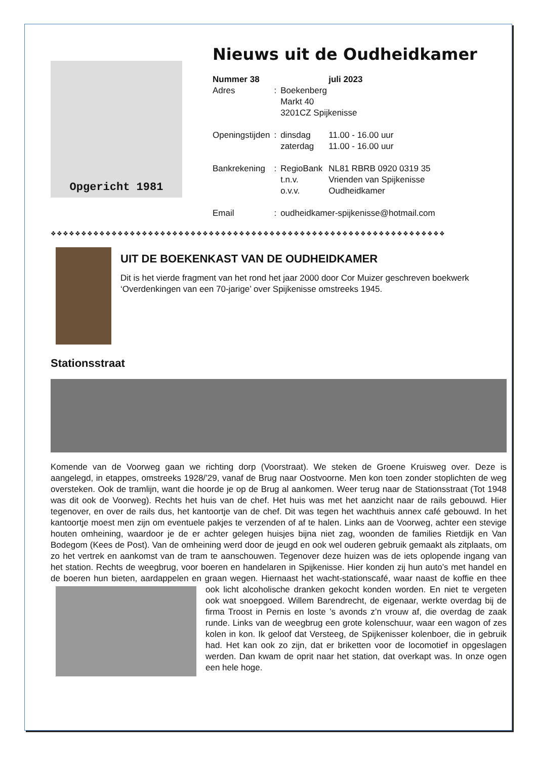Opgericht 1981
Nieuws uit de Oudheidkamer
| Nummer 38 | | | juli 2023 |
| Adres | : | Boekenberg Markt 40 3201CZ Spijkenisse | |
| Openingstijden | : | dinsdag zaterdag | 11.00 - 16.00 uur 11.00 - 16.00 uur |
| Bankrekening | : | RegioBank t.n.v. o.v.v. | NL81 RBRB 0920 0319 35 Vrienden van Spijkenisse Oudheidkamer |
| Email | : | oudheidkamer-spijkenisse@hotmail.com | |
❖❖❖❖❖❖❖❖❖❖❖❖❖❖❖❖❖❖❖❖❖❖❖❖❖❖❖❖❖❖❖❖❖❖❖❖❖❖❖❖❖❖❖❖❖❖❖❖❖❖❖❖❖❖❖❖❖❖❖❖❖❖❖❖❖
UIT DE BOEKENKAST VAN DE OUDHEIDKAMER
Dit is het vierde fragment van het rond het jaar 2000 door Cor Muizer geschreven boekwerk ‘Overdenkingen van een 70-jarige’ over Spijkenisse omstreeks 1945.
Stationsstraat
Komende van de Voorweg gaan we richting dorp (Voorstraat). We steken de Groene Kruisweg over. Deze is aangelegd, in etappes, omstreeks 1928/’29, vanaf de Brug naar Oostvoorne. Men kon toen zonder stoplichten de weg oversteken. Ook de tramlijn, want die hoorde je op de Brug al aankomen. Weer terug naar de Stationsstraat (Tot 1948 was dit ook de Voorweg). Rechts het huis van de chef. Het huis was met het aanzicht naar de rails gebouwd. Hier tegenover, en over de rails dus, het kantoortje van de chef. Dit was tegen het wachthuis annex café gebouwd. In het kantoortje moest men zijn om eventuele pakjes te verzenden of af te halen. Links aan de Voorweg, achter een stevige houten omheining, waardoor je de er achter gelegen huisjes bijna niet zag, woonden de families Rietdijk en Van Bodegom (Kees de Post). Van de omheining werd door de jeugd en ook wel ouderen gebruik gemaakt als zitplaats, om zo het vertrek en aankomst van de tram te aanschouwen. Tegenover deze huizen was de iets oplopende ingang van het station. Rechts de weegbrug, voor boeren en handelaren in Spijkenisse. Hier konden zij hun auto’s met handel en de boeren hun bieten, aardappelen en graan wegen. Hiernaast het wacht-stationscafé, waar naast de koffie en thee ook licht alcoholische dranken gekocht konden worden. En niet te vergeten ook wat snoepgoed. Willem Barendrecht, de eigenaar, werkte overdag bij de firma Troost in Pernis en loste ’s avonds z’n vrouw af, die overdag de zaak runde. Links van de weegbrug een grote kolenschuur, waar een wagon of zes kolen in kon. Ik geloof dat Versteeg, de Spijkenisser kolenboer, die in gebruik had. Het kan ook zo zijn, dat er briketten voor de locomotief in opgeslagen werden. Dan kwam de oprit naar het station, dat overkapt was. In onze ogen een hele hoge.